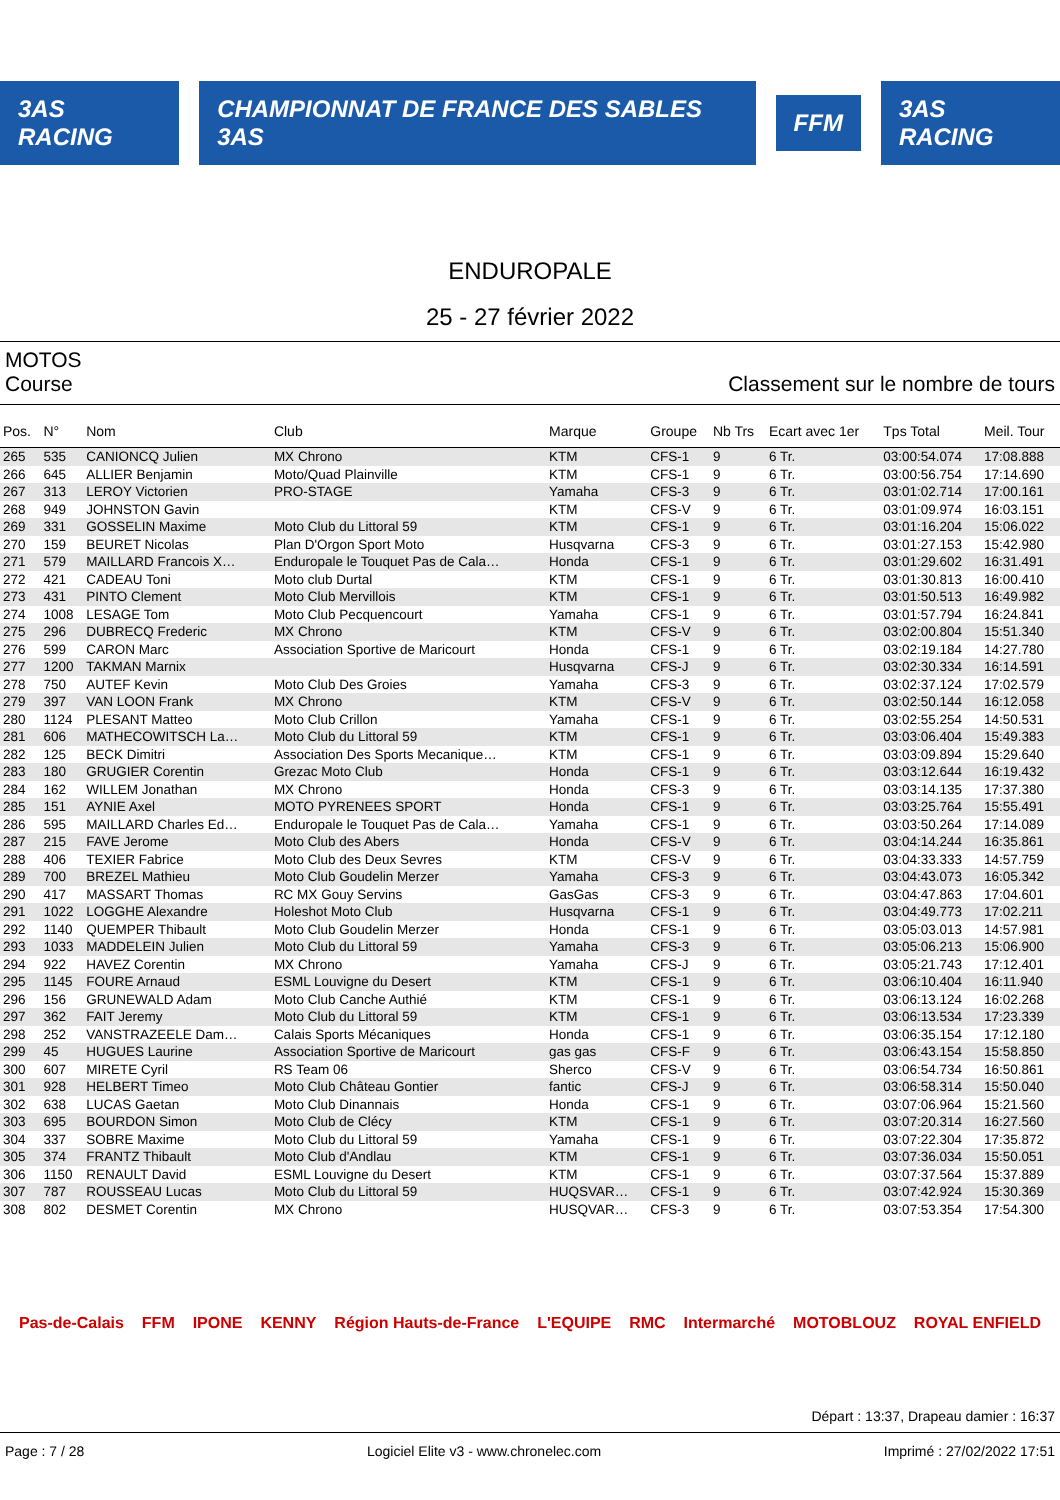3AS RACING
CHAMPIONNAT DE FRANCE DES SABLES 3AS
FFM 3AS RACING
ENDUROPALE
25 - 27 février 2022
MOTOS
Course Classement sur le nombre de tours
| Pos. | N° | Nom | Club | Marque | Groupe | Nb Trs | Ecart avec 1er | Tps Total | Meil. Tour |
| --- | --- | --- | --- | --- | --- | --- | --- | --- | --- |
| 265 | 535 | CANIONCQ Julien | MX Chrono | KTM | CFS-1 | 9 | 6 Tr. | 03:00:54.074 | 17:08.888 |
| 266 | 645 | ALLIER Benjamin | Moto/Quad Plainville | KTM | CFS-1 | 9 | 6 Tr. | 03:00:56.754 | 17:14.690 |
| 267 | 313 | LEROY Victorien | PRO-STAGE | Yamaha | CFS-3 | 9 | 6 Tr. | 03:01:02.714 | 17:00.161 |
| 268 | 949 | JOHNSTON Gavin | | KTM | CFS-V | 9 | 6 Tr. | 03:01:09.974 | 16:03.151 |
| 269 | 331 | GOSSELIN Maxime | Moto Club du Littoral 59 | KTM | CFS-1 | 9 | 6 Tr. | 03:01:16.204 | 15:06.022 |
| 270 | 159 | BEURET Nicolas | Plan D'Orgon Sport Moto | Husqvarna | CFS-3 | 9 | 6 Tr. | 03:01:27.153 | 15:42.980 |
| 271 | 579 | MAILLARD Francois X… | Enduropale le Touquet Pas de Cala… | Honda | CFS-1 | 9 | 6 Tr. | 03:01:29.602 | 16:31.491 |
| 272 | 421 | CADEAU Toni | Moto club Durtal | KTM | CFS-1 | 9 | 6 Tr. | 03:01:30.813 | 16:00.410 |
| 273 | 431 | PINTO Clement | Moto Club Mervillois | KTM | CFS-1 | 9 | 6 Tr. | 03:01:50.513 | 16:49.982 |
| 274 | 1008 | LESAGE Tom | Moto Club Pecquencourt | Yamaha | CFS-1 | 9 | 6 Tr. | 03:01:57.794 | 16:24.841 |
| 275 | 296 | DUBRECQ Frederic | MX Chrono | KTM | CFS-V | 9 | 6 Tr. | 03:02:00.804 | 15:51.340 |
| 276 | 599 | CARON Marc | Association Sportive de Maricourt | Honda | CFS-1 | 9 | 6 Tr. | 03:02:19.184 | 14:27.780 |
| 277 | 1200 | TAKMAN Marnix | | Husqvarna | CFS-J | 9 | 6 Tr. | 03:02:30.334 | 16:14.591 |
| 278 | 750 | AUTEF Kevin | Moto Club Des Groies | Yamaha | CFS-3 | 9 | 6 Tr. | 03:02:37.124 | 17:02.579 |
| 279 | 397 | VAN LOON Frank | MX Chrono | KTM | CFS-V | 9 | 6 Tr. | 03:02:50.144 | 16:12.058 |
| 280 | 1124 | PLESANT Matteo | Moto Club Crillon | Yamaha | CFS-1 | 9 | 6 Tr. | 03:02:55.254 | 14:50.531 |
| 281 | 606 | MATHECOWITSCH La… | Moto Club du Littoral 59 | KTM | CFS-1 | 9 | 6 Tr. | 03:03:06.404 | 15:49.383 |
| 282 | 125 | BECK Dimitri | Association Des Sports Mecanique… | KTM | CFS-1 | 9 | 6 Tr. | 03:03:09.894 | 15:29.640 |
| 283 | 180 | GRUGIER Corentin | Grezac Moto Club | Honda | CFS-1 | 9 | 6 Tr. | 03:03:12.644 | 16:19.432 |
| 284 | 162 | WILLEM Jonathan | MX Chrono | Honda | CFS-3 | 9 | 6 Tr. | 03:03:14.135 | 17:37.380 |
| 285 | 151 | AYNIE Axel | MOTO PYRENEES SPORT | Honda | CFS-1 | 9 | 6 Tr. | 03:03:25.764 | 15:55.491 |
| 286 | 595 | MAILLARD Charles Ed… | Enduropale le Touquet Pas de Cala… | Yamaha | CFS-1 | 9 | 6 Tr. | 03:03:50.264 | 17:14.089 |
| 287 | 215 | FAVE Jerome | Moto Club des Abers | Honda | CFS-V | 9 | 6 Tr. | 03:04:14.244 | 16:35.861 |
| 288 | 406 | TEXIER Fabrice | Moto Club des Deux Sevres | KTM | CFS-V | 9 | 6 Tr. | 03:04:33.333 | 14:57.759 |
| 289 | 700 | BREZEL Mathieu | Moto Club Goudelin Merzer | Yamaha | CFS-3 | 9 | 6 Tr. | 03:04:43.073 | 16:05.342 |
| 290 | 417 | MASSART Thomas | RC MX Gouy Servins | GasGas | CFS-3 | 9 | 6 Tr. | 03:04:47.863 | 17:04.601 |
| 291 | 1022 | LOGGHE Alexandre | Holeshot Moto Club | Husqvarna | CFS-1 | 9 | 6 Tr. | 03:04:49.773 | 17:02.211 |
| 292 | 1140 | QUEMPER Thibault | Moto Club Goudelin Merzer | Honda | CFS-1 | 9 | 6 Tr. | 03:05:03.013 | 14:57.981 |
| 293 | 1033 | MADDELEIN Julien | Moto Club du Littoral 59 | Yamaha | CFS-3 | 9 | 6 Tr. | 03:05:06.213 | 15:06.900 |
| 294 | 922 | HAVEZ Corentin | MX Chrono | Yamaha | CFS-J | 9 | 6 Tr. | 03:05:21.743 | 17:12.401 |
| 295 | 1145 | FOURE Arnaud | ESML Louvigne du Desert | KTM | CFS-1 | 9 | 6 Tr. | 03:06:10.404 | 16:11.940 |
| 296 | 156 | GRUNEWALD Adam | Moto Club Canche Authié | KTM | CFS-1 | 9 | 6 Tr. | 03:06:13.124 | 16:02.268 |
| 297 | 362 | FAIT Jeremy | Moto Club du Littoral 59 | KTM | CFS-1 | 9 | 6 Tr. | 03:06:13.534 | 17:23.339 |
| 298 | 252 | VANSTRAZEELE Dam… | Calais Sports Mécaniques | Honda | CFS-1 | 9 | 6 Tr. | 03:06:35.154 | 17:12.180 |
| 299 | 45 | HUGUES Laurine | Association Sportive de Maricourt | gas gas | CFS-F | 9 | 6 Tr. | 03:06:43.154 | 15:58.850 |
| 300 | 607 | MIRETE Cyril | RS Team 06 | Sherco | CFS-V | 9 | 6 Tr. | 03:06:54.734 | 16:50.861 |
| 301 | 928 | HELBERT Timeo | Moto Club Château Gontier | fantic | CFS-J | 9 | 6 Tr. | 03:06:58.314 | 15:50.040 |
| 302 | 638 | LUCAS Gaetan | Moto Club Dinannais | Honda | CFS-1 | 9 | 6 Tr. | 03:07:06.964 | 15:21.560 |
| 303 | 695 | BOURDON Simon | Moto Club de Clécy | KTM | CFS-1 | 9 | 6 Tr. | 03:07:20.314 | 16:27.560 |
| 304 | 337 | SOBRE Maxime | Moto Club du Littoral 59 | Yamaha | CFS-1 | 9 | 6 Tr. | 03:07:22.304 | 17:35.872 |
| 305 | 374 | FRANTZ Thibault | Moto Club d'Andlau | KTM | CFS-1 | 9 | 6 Tr. | 03:07:36.034 | 15:50.051 |
| 306 | 1150 | RENAULT David | ESML Louvigne du Desert | KTM | CFS-1 | 9 | 6 Tr. | 03:07:37.564 | 15:37.889 |
| 307 | 787 | ROUSSEAU Lucas | Moto Club du Littoral 59 | HUQSVAR… | CFS-1 | 9 | 6 Tr. | 03:07:42.924 | 15:30.369 |
| 308 | 802 | DESMET Corentin | MX Chrono | HUSQVAR… | CFS-3 | 9 | 6 Tr. | 03:07:53.354 | 17:54.300 |
Pas-de-Calais FFM IPONE KENNY Région Hauts-de-France L'EQUIPE RMC Intermarché MOTOBLOUZ ROYAL ENFIELD
Départ : 13:37, Drapeau damier : 16:37
Page : 7 / 28 Logiciel Elite v3 - www.chronelec.com Imprimé : 27/02/2022 17:51